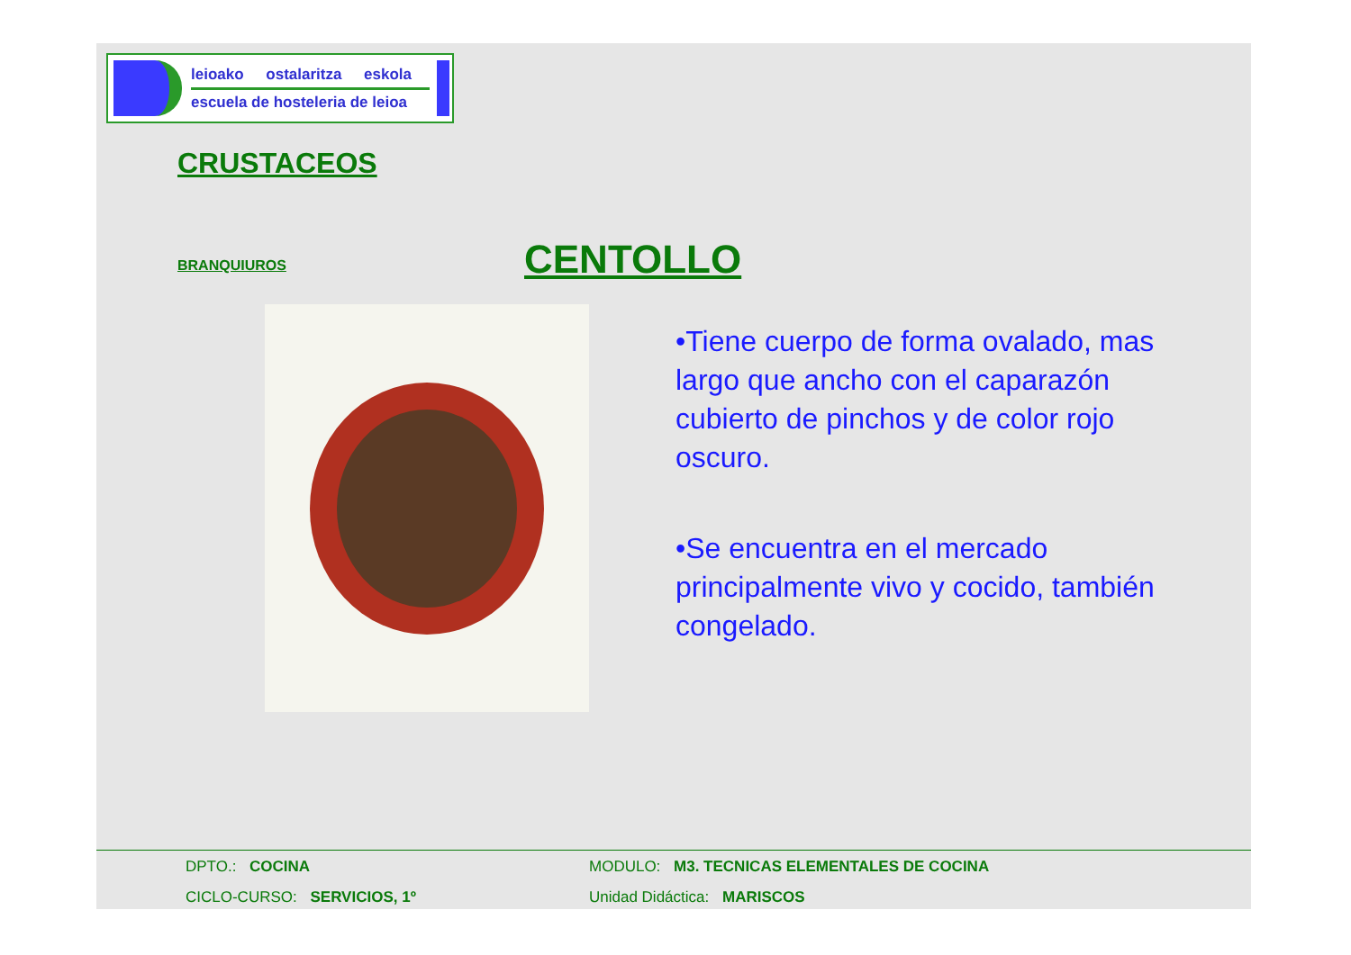leioako ostalaritza eskola
escuela de hosteleria de leioa
CRUSTACEOS
BRANQUIUROS CENTOLLO
•Tiene cuerpo de forma ovalado, mas largo que ancho con el caparazón cubierto de pinchos y de color rojo oscuro.
•Se encuentra en el mercado principalmente vivo y cocido, también congelado.
DPTO.: COCINA
MODULO: M3. TECNICAS ELEMENTALES DE COCINA
CICLO-CURSO: SERVICIOS, 1º
Unidad Didáctica: MARISCOS